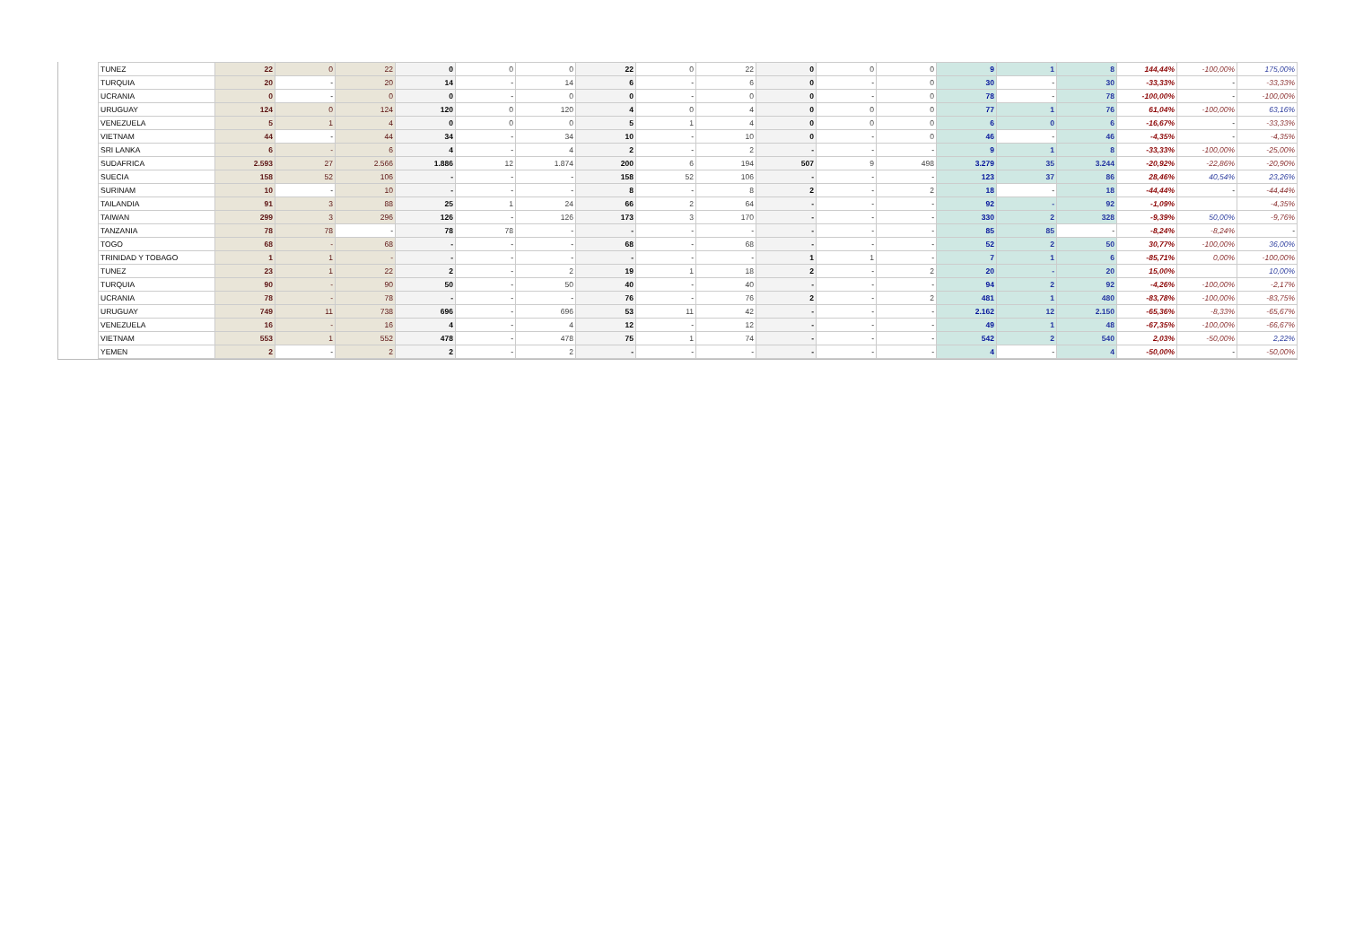| TUNEZ | 22 | 0 | 22 | 0 | 0 | 0 | 22 | 0 | 22 | 0 | 0 | 0 | 9 | 1 | 8 | 144,44% | -100,00% | 175,00% |
| TURQUIA | 20 | - | 20 | 14 | - | 14 | 6 | - | 6 | 0 | - | 0 | 30 | - | 30 | -33,33% | - | -33,33% |
| UCRANIA | 0 | - | 0 | 0 | - | 0 | 0 | - | 0 | 0 | - | 0 | 78 | - | 78 | -100,00% | - | -100,00% |
| URUGUAY | 124 | 0 | 124 | 120 | 0 | 120 | 4 | 0 | 4 | 0 | 0 | 0 | 77 | 1 | 76 | 61,04% | -100,00% | 63,16% |
| VENEZUELA | 5 | 1 | 4 | 0 | 0 | 0 | 5 | 1 | 4 | 0 | 0 | 0 | 6 | 0 | 6 | -16,67% | - | -33,33% |
| VIETNAM | 44 | - | 44 | 34 | - | 34 | 10 | - | 10 | 0 | - | 0 | 46 | - | 46 | -4,35% | - | -4,35% |
| SRI LANKA | 6 | - | 6 | 4 | - | 4 | 2 | - | 2 | - | - | - | 9 | 1 | 8 | -33,33% | -100,00% | -25,00% |
| SUDAFRICA | 2.593 | 27 | 2.566 | 1.886 | 12 | 1.874 | 200 | 6 | 194 | 507 | 9 | 498 | 3.279 | 35 | 3.244 | -20,92% | -22,86% | -20,90% |
| SUECIA | 158 | 52 | 106 | - | - | - | 158 | 52 | 106 | - | - | - | 123 | 37 | 86 | 28,46% | 40,54% | 23,26% |
| SURINAM | 10 | - | 10 | - | - | - | 8 | - | 8 | 2 | - | 2 | 18 | - | 18 | -44,44% | - | -44,44% |
| TAILANDIA | 91 | 3 | 88 | 25 | 1 | 24 | 66 | 2 | 64 | - | - | - | 92 | - | 92 | -1,09% | | -4,35% |
| TAIWAN | 299 | 3 | 296 | 126 | - | 126 | 173 | 3 | 170 | - | - | - | 330 | 2 | 328 | -9,39% | 50,00% | -9,76% |
| TANZANIA | 78 | 78 | - | 78 | 78 | - | - | - | - | - | - | - | 85 | 85 | - | -8,24% | -8,24% | - |
| TOGO | 68 | - | 68 | - | - | - | 68 | - | 68 | - | - | - | 52 | 2 | 50 | 30,77% | -100,00% | 36,00% |
| TRINIDAD Y TOBAGO | 1 | 1 | - | - | - | - | - | - | - | 1 | 1 | - | 7 | 1 | 6 | -85,71% | 0,00% | -100,00% |
| TUNEZ | 23 | 1 | 22 | 2 | - | 2 | 19 | 1 | 18 | 2 | - | 2 | 20 | - | 20 | 15,00% | | 10,00% |
| TURQUIA | 90 | - | 90 | 50 | - | 50 | 40 | - | 40 | - | - | - | 94 | 2 | 92 | -4,26% | -100,00% | -2,17% |
| UCRANIA | 78 | - | 78 | - | - | - | 76 | - | 76 | 2 | - | 2 | 481 | 1 | 480 | -83,78% | -100,00% | -83,75% |
| URUGUAY | 749 | 11 | 738 | 696 | - | 696 | 53 | 11 | 42 | - | - | - | 2.162 | 12 | 2.150 | -65,36% | -8,33% | -65,67% |
| VENEZUELA | 16 | - | 16 | 4 | - | 4 | 12 | - | 12 | - | - | - | 49 | 1 | 48 | -67,35% | -100,00% | -66,67% |
| VIETNAM | 553 | 1 | 552 | 478 | - | 478 | 75 | 1 | 74 | - | - | - | 542 | 2 | 540 | 2,03% | -50,00% | 2,22% |
| YEMEN | 2 | - | 2 | 2 | - | 2 | - | - | - | - | - | - | 4 | - | 4 | -50,00% | - | -50,00% |